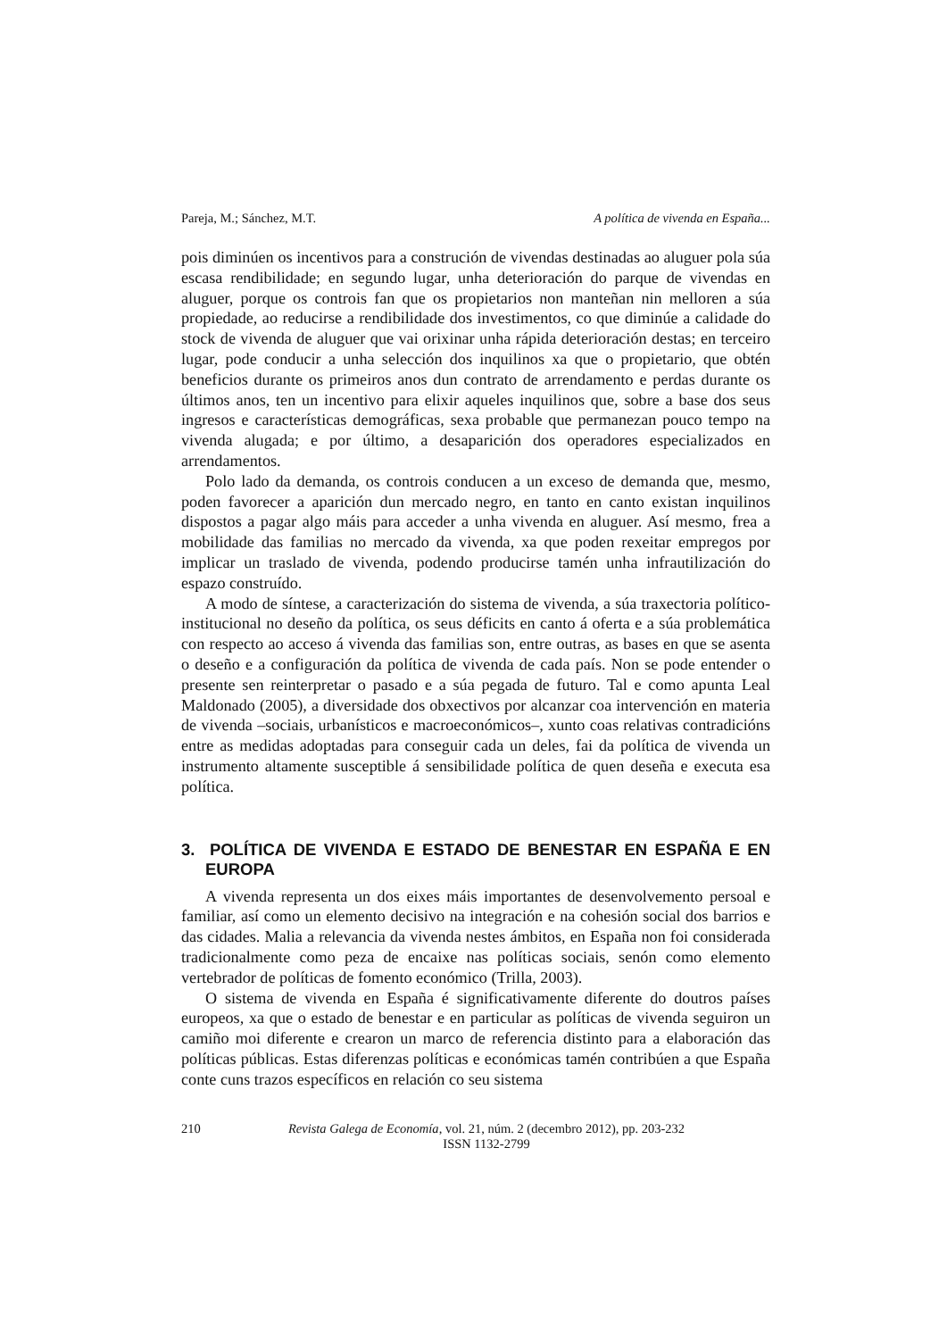Pareja, M.; Sánchez, M.T. A política de vivenda en España...
pois diminúen os incentivos para a construción de vivendas destinadas ao aluguer pola súa escasa rendibilidade; en segundo lugar, unha deterioración do parque de vivendas en aluguer, porque os controis fan que os propietarios non manteñan nin melloren a súa propiedade, ao reducirse a rendibilidade dos investimentos, co que diminúe a calidade do stock de vivenda de aluguer que vai orixinar unha rápida deterioración destas; en terceiro lugar, pode conducir a unha selección dos inquilinos xa que o propietario, que obtén beneficios durante os primeiros anos dun contrato de arrendamento e perdas durante os últimos anos, ten un incentivo para elixir aqueles inquilinos que, sobre a base dos seus ingresos e características demográficas, sexa probable que permanezan pouco tempo na vivenda alugada; e por último, a desaparición dos operadores especializados en arrendamentos.
Polo lado da demanda, os controis conducen a un exceso de demanda que, mesmo, poden favorecer a aparición dun mercado negro, en tanto en canto existan inquilinos dispostos a pagar algo máis para acceder a unha vivenda en aluguer. Así mesmo, frea a mobilidade das familias no mercado da vivenda, xa que poden rexeitar empregos por implicar un traslado de vivenda, podendo producirse tamén unha infrautilización do espazo construído.
A modo de síntese, a caracterización do sistema de vivenda, a súa traxectoria político-institucional no deseño da política, os seus déficits en canto á oferta e a súa problemática con respecto ao acceso á vivenda das familias son, entre outras, as bases en que se asenta o deseño e a configuración da política de vivenda de cada país. Non se pode entender o presente sen reinterpretar o pasado e a súa pegada de futuro. Tal e como apunta Leal Maldonado (2005), a diversidade dos obxectivos por alcanzar coa intervención en materia de vivenda –sociais, urbanísticos e macroeconómicos–, xunto coas relativas contradicións entre as medidas adoptadas para conseguir cada un deles, fai da política de vivenda un instrumento altamente susceptible á sensibilidade política de quen deseña e executa esa política.
3. POLÍTICA DE VIVENDA E ESTADO DE BENESTAR EN ESPAÑA E EN EUROPA
A vivenda representa un dos eixes máis importantes de desenvolvemento persoal e familiar, así como un elemento decisivo na integración e na cohesión social dos barrios e das cidades. Malia a relevancia da vivenda nestes ámbitos, en España non foi considerada tradicionalmente como peza de encaixe nas políticas sociais, senón como elemento vertebrador de políticas de fomento económico (Trilla, 2003).
O sistema de vivenda en España é significativamente diferente do doutros países europeos, xa que o estado de benestar e en particular as políticas de vivenda seguiron un camiño moi diferente e crearon un marco de referencia distinto para a elaboración das políticas públicas. Estas diferenzas políticas e económicas tamén contribúen a que España conte cuns trazos específicos en relación co seu sistema
210 Revista Galega de Economía, vol. 21, núm. 2 (decembro 2012), pp. 203-232
ISSN 1132-2799